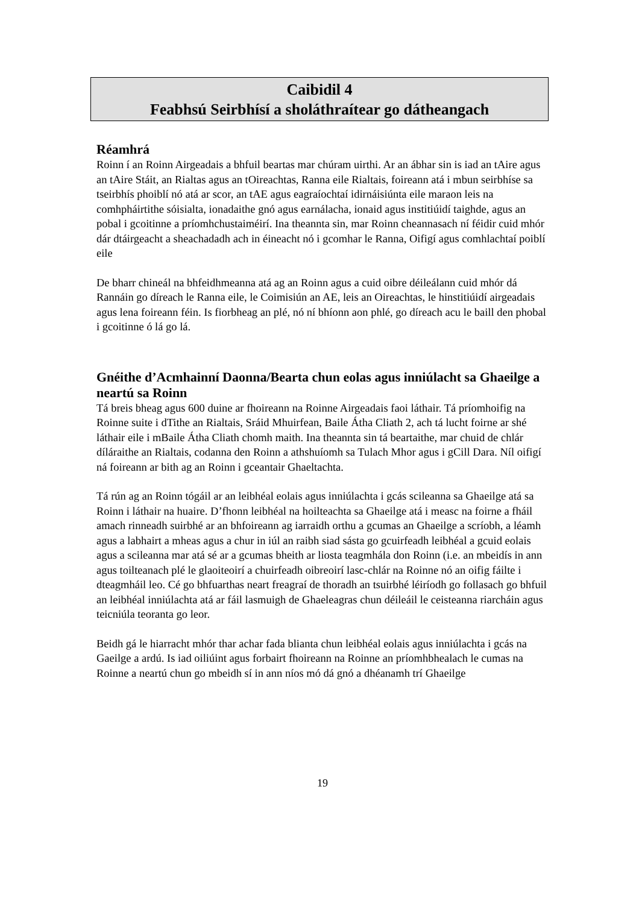Caibidil 4
Feabhsú Seirbhísí a sholáthraítear go dátheangach
Réamhrá
Roinn í an Roinn Airgeadais a bhfuil beartas mar chúram uirthi. Ar an ábhar sin is iad an tAire agus an tAire Stáit, an Rialtas agus an tOireachtas, Ranna eile Rialtais, foireann atá i mbun seirbhíse sa tseirbhís phoiblí nó atá ar scor, an tAE agus eagraíochtaí idirnáisiúnta eile maraon leis na comhpháirtithe sóisialta, ionadaithe gnó agus earnálacha, ionaid agus institiúidí taighde, agus an pobal i gcoitinne a príomhchustaiméirí. Ina theannta sin, mar Roinn cheannasach ní féidir cuid mhór dár dtáirgeacht a sheachadadh ach in éineacht nó i gcomhar le Ranna, Oifigí agus comhlachtaí poiblí eile
De bharr chineál na bhfeidhmeanna atá ag an Roinn agus a cuid oibre déileálann cuid mhór dá Rannáin go díreach le Ranna eile, le Coimisiún an AE, leis an Oireachtas, le hinstitiúidí airgeadais agus lena foireann féin. Is fiorbheag an plé, nó ní bhíonn aon phlé, go díreach acu le baill den phobal i gcoitinne ó lá go lá.
Gnéithe d’Acmhainní Daonna/Bearta chun eolas agus inniúlacht sa Ghaeilge a neartú sa Roinn
Tá breis bheag agus 600 duine ar fhoireann na Roinne Airgeadais faoi láthair. Tá príomhoifig na Roinne suite i dTithe an Rialtais, Sráid Mhuirfean, Baile Átha Cliath 2, ach tá lucht foirne ar shé láthair eile i mBaile Átha Cliath chomh maith. Ina theannta sin tá beartaithe, mar chuid de chlár díláraithe an Rialtais, codanna den Roinn a athshuíomh sa Tulach Mhor agus i gCill Dara. Níl oifigí ná foireann ar bith ag an Roinn i gceantair Ghaeltachta.
Tá rún ag an Roinn tógáil ar an leibhéal eolais agus inniúlachta i gcás scileanna sa Ghaeilge atá sa Roinn i láthair na huaire. D’fhonn leibhéal na hoilteachta sa Ghaeilge atá i measc na foirne a fháil amach rinneadh suirbhé ar an bhfoireann ag iarraidh orthu a gcumas an Ghaeilge a scríobh, a léamh agus a labhairt a mheas agus a chur in iúl an raibh siad sásta go gcuirfeadh leibhéal a gcuid eolais agus a scileanna mar atá sé ar a gcumas bheith ar liosta teagmhála don Roinn (i.e. an mbeidís in ann agus toilteanach plé le glaoiteoirí a chuirfeadh oibreoirí lasc-chlár na Roinne nó an oifig fáilte i dteagmháil leo. Cé go bhfuarthas neart freagraí de thoradh an tsuirbhé léiríodh go follasach go bhfuil an leibhéal inniúlachta atá ar fáil lasmuigh de Ghaeleagras chun déileáil le ceisteanna riarcháin agus teicniúla teoranta go leor.
Beidh gá le hiarracht mhór thar achar fada blianta chun leibhéal eolais agus inniúlachta i gcás na Gaeilge a ardú. Is iad oiliúint agus forbairt fhoireann na Roinne an príomhbhealach le cumas na Roinne a neartú chun go mbeidh sí in ann níos mó dá gnó a dhéanamh trí Ghaeilge
19